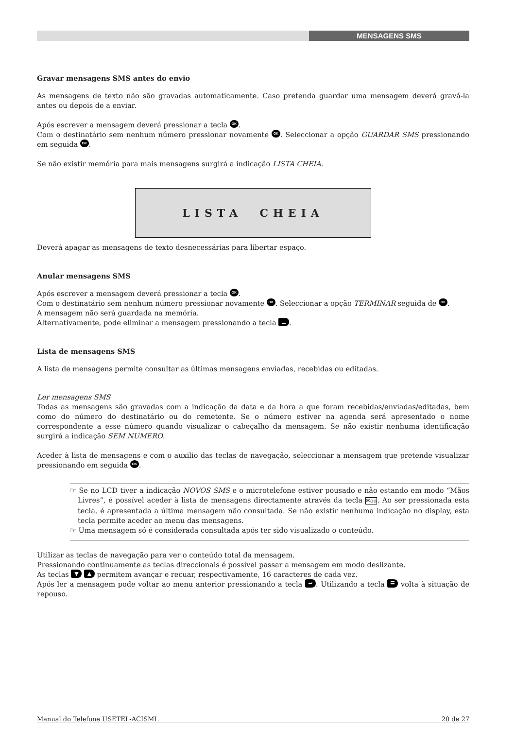MENSAGENS SMS
Gravar mensagens SMS antes do envio
As mensagens de texto não são gravadas automaticamente. Caso pretenda guardar uma mensagem deverá gravá-la antes ou depois de a enviar.
Após escrever a mensagem deverá pressionar a tecla OK.
Com o destinatário sem nenhum número pressionar novamente OK. Seleccionar a opção GUARDAR SMS pressionando em seguida OK.
Se não existir memória para mais mensagens surgirá a indicação LISTA CHEIA.
LISTA CHEIA
Deverá apagar as mensagens de texto desnecessárias para libertar espaço.
Anular mensagens SMS
Após escrever a mensagem deverá pressionar a tecla OK.
Com o destinatário sem nenhum número pressionar novamente OK. Seleccionar a opção TERMINAR seguida de OK.
A mensagem não será guardada na memória.
Alternativamente, pode eliminar a mensagem pressionando a tecla ☰.
Lista de mensagens SMS
A lista de mensagens permite consultar as últimas mensagens enviadas, recebidas ou editadas.
Ler mensagens SMS
Todas as mensagens são gravadas com a indicação da data e da hora a que foram recebidas/enviadas/editadas, bem como do número do destinatário ou do remetente. Se o número estiver na agenda será apresentado o nome correspondente a esse número quando visualizar o cabeçalho da mensagem. Se não existir nenhuma identificação surgirá a indicação SEM NUMERO.
Aceder à lista de mensagens e com o auxilio das teclas de navegação, seleccionar a mensagem que pretende visualizar pressionando em seguida OK.
☞ Se no LCD tiver a indicação NOVOS SMS e o microtelefone estiver pousado e não estando em modo “Mãos Livres”, é possível aceder à lista de mensagens directamente através da tecla ✉oo. Ao ser pressionada esta tecla, é apresentada a última mensagem não consultada. Se não existir nenhuma indicação no display, esta tecla permite aceder ao menu das mensagens.
☞ Uma mensagem só é considerada consultada após ter sido visualizado o conteúdo.
Utilizar as teclas de navegação para ver o conteúdo total da mensagem.
Pressionando continuamente as teclas direccionais é possível passar a mensagem em modo deslizante.
As teclas ▼ ▲ permitem avançar e recuar, respectivamente, 16 caracteres de cada vez.
Após ler a mensagem pode voltar ao menu anterior pressionando a tecla ↩. Utilizando a tecla ☰ volta à situação de repouso.
Manual do Telefone USETEL-ACISML 20 de 27